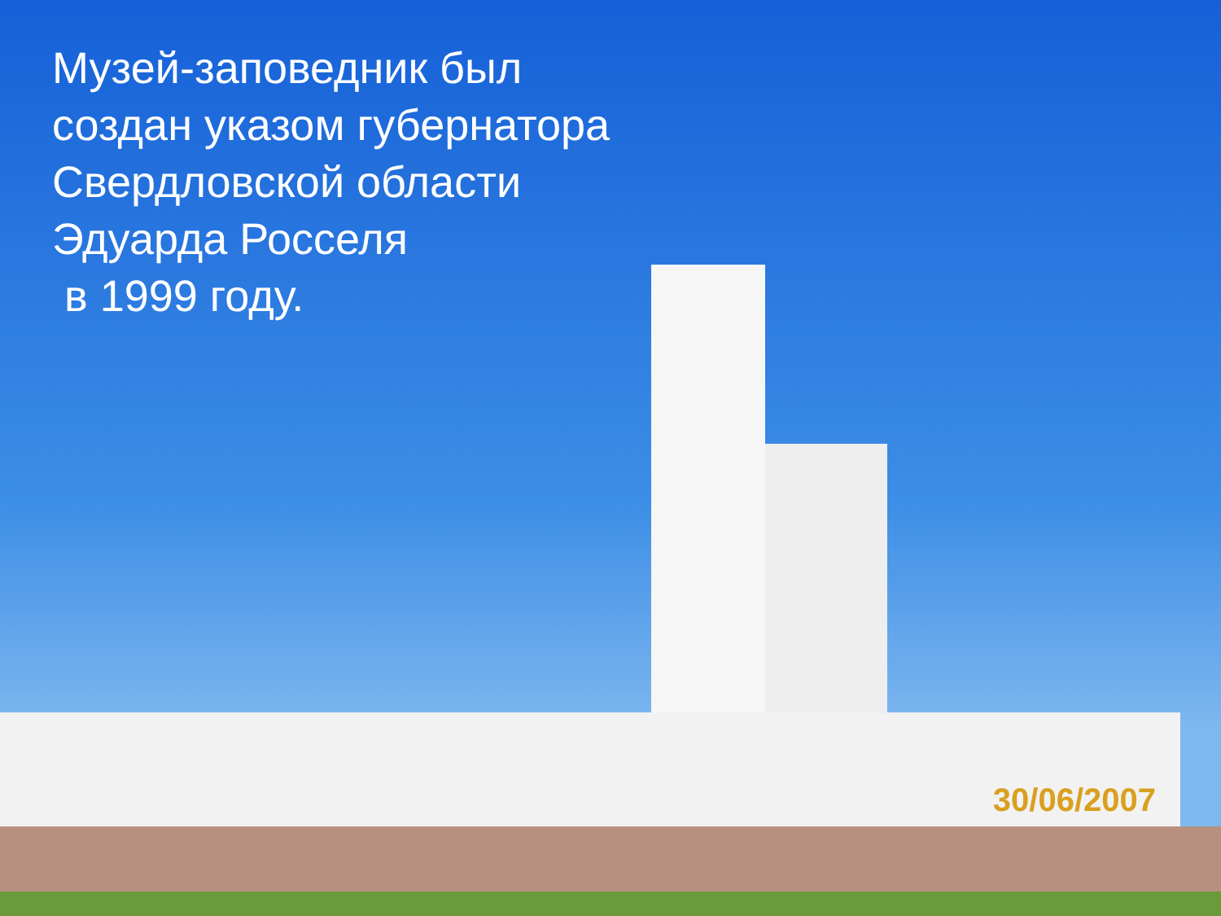Музей-заповедник был создан указом губернатора Свердловской области Эдуарда Росселя
в 1999 году.
30/06/2007